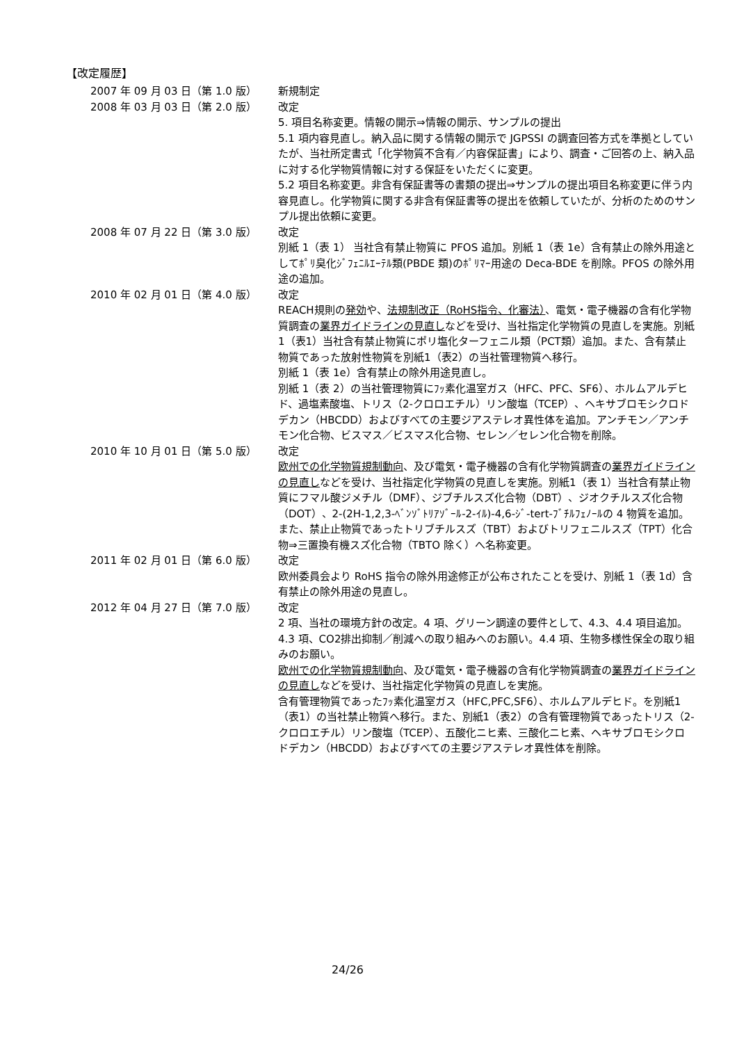【改定履歴】
2007 年 09 月 03 日（第 1.0 版） 新規制定
2008 年 03 月 03 日（第 2.0 版） 改定
5. 項目名称変更。情報の開示⇒情報の開示、サンプルの提出
5.1 項内容見直し。納入品に関する情報の開示で JGPSSI の調査回答方式を準拠としていたが、当社所定書式「化学物質不含有／内容保証書」により、調査・ご回答の上、納入品に対する化学物質情報に対する保証をいただくに変更。
5.2 項目名称変更。非含有保証書等の書類の提出⇒サンプルの提出項目名称変更に伴う内容見直し。化学物質に関する非含有保証書等の提出を依頼していたが、分析のためのサンプル提出依頼に変更。
2008 年 07 月 22 日（第 3.0 版） 改定
別紙 1（表 1） 当社含有禁止物質に PFOS 追加。別紙 1（表 1e）含有禁止の除外用途としてﾎﾟﾘ臭化ｼﾞﾌｪﾆﾙｴｰﾃﾙ類(PBDE 類)のﾎﾟﾘﾏｰ用途の Deca-BDE を削除。PFOS の除外用途の追加。
2010 年 02 月 01 日（第 4.0 版） 改定
REACH規則の発効や、法規制改正（RoHS指令、化審法）、電気・電子機器の含有化学物質調査の業界ガイドラインの見直しなどを受け、当社指定化学物質の見直しを実施。別紙1（表1）当社含有禁止物質にポリ塩化ターフェニル類（PCT類）追加。また、含有禁止物質であった放射性物質を別紙1（表2）の当社管理物質へ移行。
別紙 1（表 1e）含有禁止の除外用途見直し。
別紙 1（表 2）の当社管理物質にﾌｯ素化温室ガス（HFC、PFC、SF6）、ホルムアルデヒド、過塩素酸塩、トリス（2-クロロエチル）リン酸塩（TCEP）、ヘキサブロモシクロドデカン（HBCDD）およびすべての主要ジアステレオ異性体を追加。アンチモン／アンチモン化合物、ビスマス／ビスマス化合物、セレン／セレン化合物を削除。
2010 年 10 月 01 日（第 5.0 版） 改定
欧州での化学物質規制動向、及び電気・電子機器の含有化学物質調査の業界ガイドラインの見直しなどを受け、当社指定化学物質の見直しを実施。別紙1（表 1）当社含有禁止物質にフマル酸ジメチル（DMF）、ジブチルスズ化合物（DBT）、ジオクチルスズ化合物（DOT）、2-(2H-1,2,3-ﾍﾞﾝｿﾞﾄﾘｱｿﾞｰﾙ-2-ｲﾙ)-4,6-ｼﾞ-tert-ﾌﾞﾁﾙﾌｪﾉｰﾙの 4 物質を追加。また、禁止止物質であったトリブチルスズ（TBT）およびトリフェニルスズ（TPT）化合物⇒三置換有機スズ化合物（TBTO 除く）へ名称変更。
2011 年 02 月 01 日（第 6.0 版） 改定
欧州委員会より RoHS 指令の除外用途修正が公布されたことを受け、別紙 1（表 1d）含有禁止の除外用途の見直し。
2012 年 04 月 27 日（第 7.0 版） 改定
2 項、当社の環境方針の改定。4 項、グリーン調達の要件として、4.3、4.4 項目追加。4.3 項、CO2排出抑制／削減への取り組みへのお願い。4.4 項、生物多様性保全の取り組みのお願い。
欧州での化学物質規制動向、及び電気・電子機器の含有化学物質調査の業界ガイドラインの見直しなどを受け、当社指定化学物質の見直しを実施。
含有管理物質であったﾌｯ素化温室ガス（HFC,PFC,SF6）、ホルムアルデヒド。を別紙1（表1）の当社禁止物質へ移行。また、別紙1（表2）の含有管理物質であったトリス（2-クロロエチル）リン酸塩（TCEP）、五酸化ニヒ素、三酸化ニヒ素、ヘキサブロモシクロドデカン（HBCDD）およびすべての主要ジアステレオ異性体を削除。
24/26